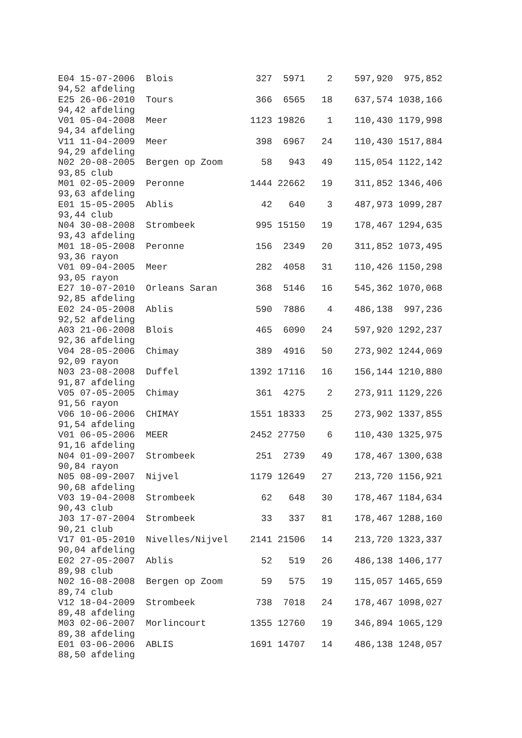E04 15-07-2006  Blois               327  5971    2    597,920  975,852
94,52 afdeling
E25 26-06-2010  Tours               366  6565   18    637,574 1038,166
94,42 afdeling
V01 05-04-2008  Meer               1123 19826    1    110,430 1179,998
94,34 afdeling
V11 11-04-2009  Meer                398  6967   24    110,430 1517,884
94,29 afdeling
N02 20-08-2005  Bergen op Zoom       58   943   49    115,054 1122,142
93,85 club
M01 02-05-2009  Peronne            1444 22662   19    311,852 1346,406
93,63 afdeling
E01 15-05-2005  Ablis                42   640    3    487,973 1099,287
93,44 club
N04 30-08-2008  Strombeek           995 15150   19    178,467 1294,635
93,43 afdeling
M01 18-05-2008  Peronne             156  2349   20    311,852 1073,495
93,36 rayon
V01 09-04-2005  Meer                282  4058   31    110,426 1150,298
93,05 rayon
E27 10-07-2010  Orleans Saran       368  5146   16    545,362 1070,068
92,85 afdeling
E02 24-05-2008  Ablis               590  7886    4    486,138  997,236
92,52 afdeling
A03 21-06-2008  Blois               465  6090   24    597,920 1292,237
92,36 afdeling
V04 28-05-2006  Chimay              389  4916   50    273,902 1244,069
92,09 rayon
N03 23-08-2008  Duffel             1392 17116   16    156,144 1210,880
91,87 afdeling
V05 07-05-2005  Chimay              361  4275    2    273,911 1129,226
91,56 rayon
V06 10-06-2006  CHIMAY             1551 18333   25    273,902 1337,855
91,54 afdeling
V01 06-05-2006  MEER               2452 27750    6    110,430 1325,975
91,16 afdeling
N04 01-09-2007  Strombeek           251  2739   49    178,467 1300,638
90,84 rayon
N05 08-09-2007  Nijvel             1179 12649   27    213,720 1156,921
90,68 afdeling
V03 19-04-2008  Strombeek            62   648   30    178,467 1184,634
90,43 club
J03 17-07-2004  Strombeek            33   337   81    178,467 1288,160
90,21 club
V17 01-05-2010  Nivelles/Nijvel    2141 21506   14    213,720 1323,337
90,04 afdeling
E02 27-05-2007  Ablis                52   519   26    486,138 1406,177
89,98 club
N02 16-08-2008  Bergen op Zoom       59   575   19    115,057 1465,659
89,74 club
V12 18-04-2009  Strombeek           738  7018   24    178,467 1098,027
89,48 afdeling
M03 02-06-2007  Morlincourt        1355 12760   19    346,894 1065,129
89,38 afdeling
E01 03-06-2006  ABLIS              1691 14707   14    486,138 1248,057
88,50 afdeling